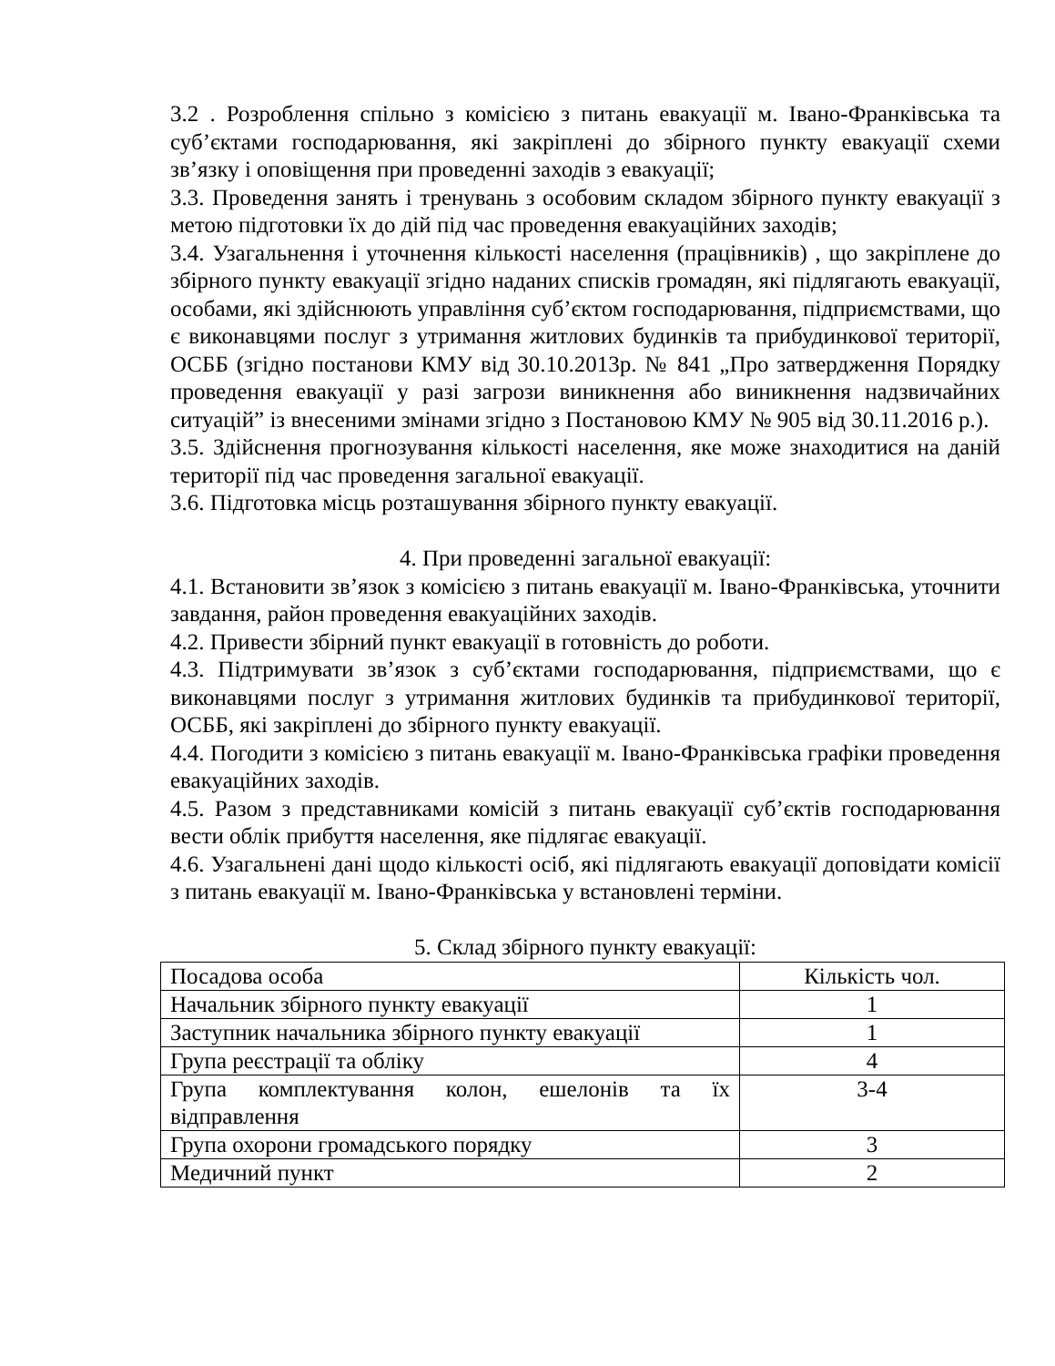3.2 . Розроблення спільно з комісією з питань евакуації м. Івано-Франківська та суб’єктами господарювання, які закріплені до збірного пункту евакуації схеми зв’язку і оповіщення при проведенні заходів з евакуації;
3.3. Проведення занять і тренувань з особовим складом збірного пункту евакуації з метою підготовки їх до дій під час проведення евакуаційних заходів;
3.4. Узагальнення і уточнення кількості населення (працівників) , що закріплене до збірного пункту евакуації згідно наданих списків громадян, які підлягають евакуації, особами, які здійснюють управління суб’єктом господарювання, підприємствами, що є виконавцями послуг з утримання житлових будинків та прибудинкової території, ОСББ (згідно постанови КМУ від 30.10.2013р. № 841 „Про затвердження Порядку проведення евакуації у разі загрози виникнення або виникнення надзвичайних ситуацій” із внесеними змінами згідно з Постановою КМУ № 905 від 30.11.2016 р.).
3.5. Здійснення прогнозування кількості населення, яке може знаходитися на даній території під час проведення загальної евакуації.
3.6. Підготовка місць розташування збірного пункту евакуації.
4. При проведенні загальної евакуації:
4.1. Встановити зв’язок з комісією з питань евакуації м. Івано-Франківська, уточнити завдання, район проведення евакуаційних заходів.
4.2. Привести збірний пункт евакуації в готовність до роботи.
4.3. Підтримувати зв’язок з суб’єктами господарювання, підприємствами, що є виконавцями послуг з утримання житлових будинків та прибудинкової території, ОСББ, які закріплені до збірного пункту евакуації.
4.4. Погодити з комісією з питань евакуації м. Івано-Франківська графіки проведення евакуаційних заходів.
4.5. Разом з представниками комісій з питань евакуації суб’єктів господарювання вести облік прибуття населення, яке підлягає евакуації.
4.6. Узагальнені дані щодо кількості осіб, які підлягають евакуації доповідати комісії з питань евакуації м. Івано-Франківська у встановлені терміни.
5. Склад збірного пункту евакуації:
| Посадова особа | Кількість чол. |
| Начальник збірного пункту евакуації | 1 |
| Заступник начальника збірного пункту евакуації | 1 |
| Група реєстрації та обліку | 4 |
| Група комплектування колон, ешелонів та їх відправлення | 3-4 |
| Група охорони громадського порядку | 3 |
| Медичний пункт | 2 |